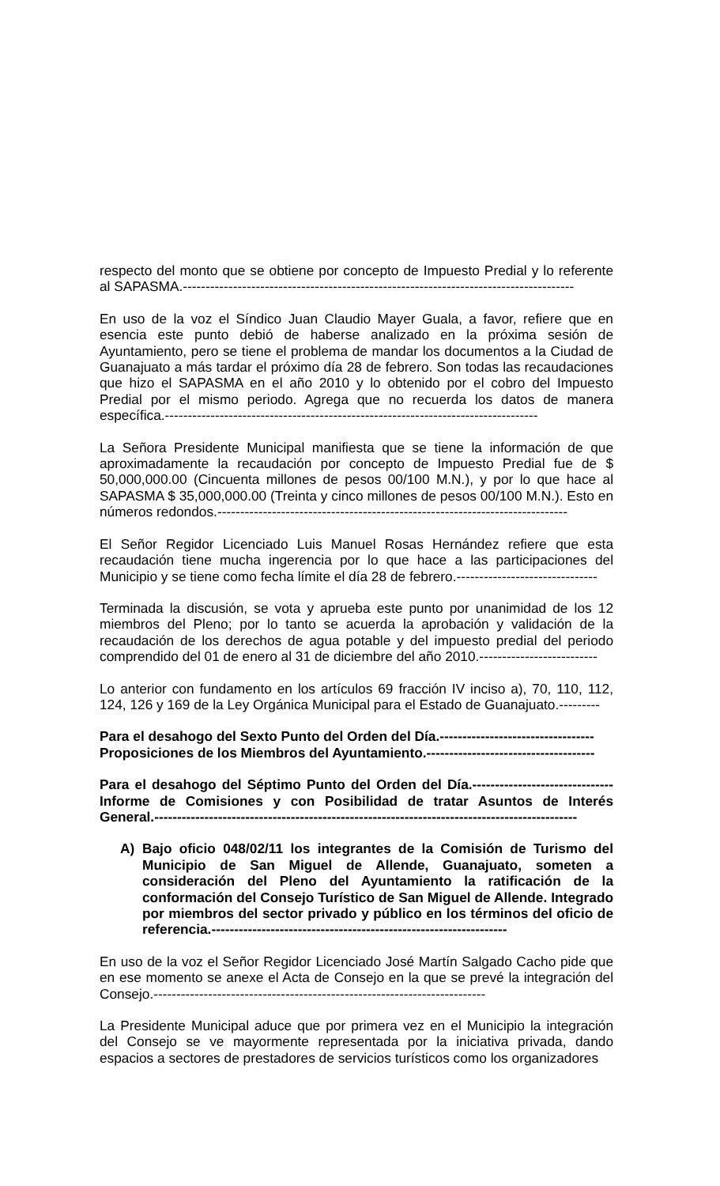respecto del monto que se obtiene por concepto de Impuesto Predial y lo referente al SAPASMA.--------------------------------------------------------------------------------------
En uso de la voz el Síndico Juan Claudio Mayer Guala, a favor, refiere que en esencia este punto debió de haberse analizado en la próxima sesión de Ayuntamiento, pero se tiene el problema de mandar los documentos a la Ciudad de Guanajuato a más tardar el próximo día 28 de febrero. Son todas las recaudaciones que hizo el SAPASMA en el año 2010 y lo obtenido por el cobro del Impuesto Predial por el mismo periodo. Agrega que no recuerda los datos de manera específica.----------------------------------------------------------------------------------
La Señora Presidente Municipal manifiesta que se tiene la información de que aproximadamente la recaudación por concepto de Impuesto Predial fue de $ 50,000,000.00 (Cincuenta millones de pesos 00/100 M.N.), y por lo que hace al SAPASMA $ 35,000,000.00 (Treinta y cinco millones de pesos 00/100 M.N.). Esto en números redondos.-----------------------------------------------------------------------------
El Señor Regidor Licenciado Luis Manuel Rosas Hernández refiere que esta recaudación tiene mucha ingerencia por lo que hace a las participaciones del Municipio y se tiene como fecha límite el día 28 de febrero.-------------------------------
Terminada la discusión, se vota y aprueba este punto por unanimidad de los 12 miembros del Pleno; por lo tanto se acuerda la aprobación y validación de la recaudación de los derechos de agua potable y del impuesto predial del periodo comprendido del 01 de enero al 31 de diciembre del año 2010.--------------------------
Lo anterior con fundamento en los artículos 69 fracción IV inciso a), 70, 110, 112, 124, 126 y 169 de la Ley Orgánica Municipal para el Estado de Guanajuato.---------
Para el desahogo del Sexto Punto del Orden del Día.----------------------------------
Proposiciones de los Miembros del Ayuntamiento.-------------------------------------
Para el desahogo del Séptimo Punto del Orden del Día.------------------------------- Informe de Comisiones y con Posibilidad de tratar Asuntos de Interés General.---------------------------------------------------------------------------------------------
A) Bajo oficio 048/02/11 los integrantes de la Comisión de Turismo del Municipio de San Miguel de Allende, Guanajuato, someten a consideración del Pleno del Ayuntamiento la ratificación de la conformación del Consejo Turístico de San Miguel de Allende. Integrado por miembros del sector privado y público en los términos del oficio de referencia.-----------------------------------------------------------------
En uso de la voz el Señor Regidor Licenciado José Martín Salgado Cacho pide que en ese momento se anexe el Acta de Consejo en la que se prevé la integración del Consejo.-------------------------------------------------------------------------
La Presidente Municipal aduce que por primera vez en el Municipio la integración del Consejo se ve mayormente representada por la iniciativa privada, dando espacios a sectores de prestadores de servicios turísticos como los organizadores